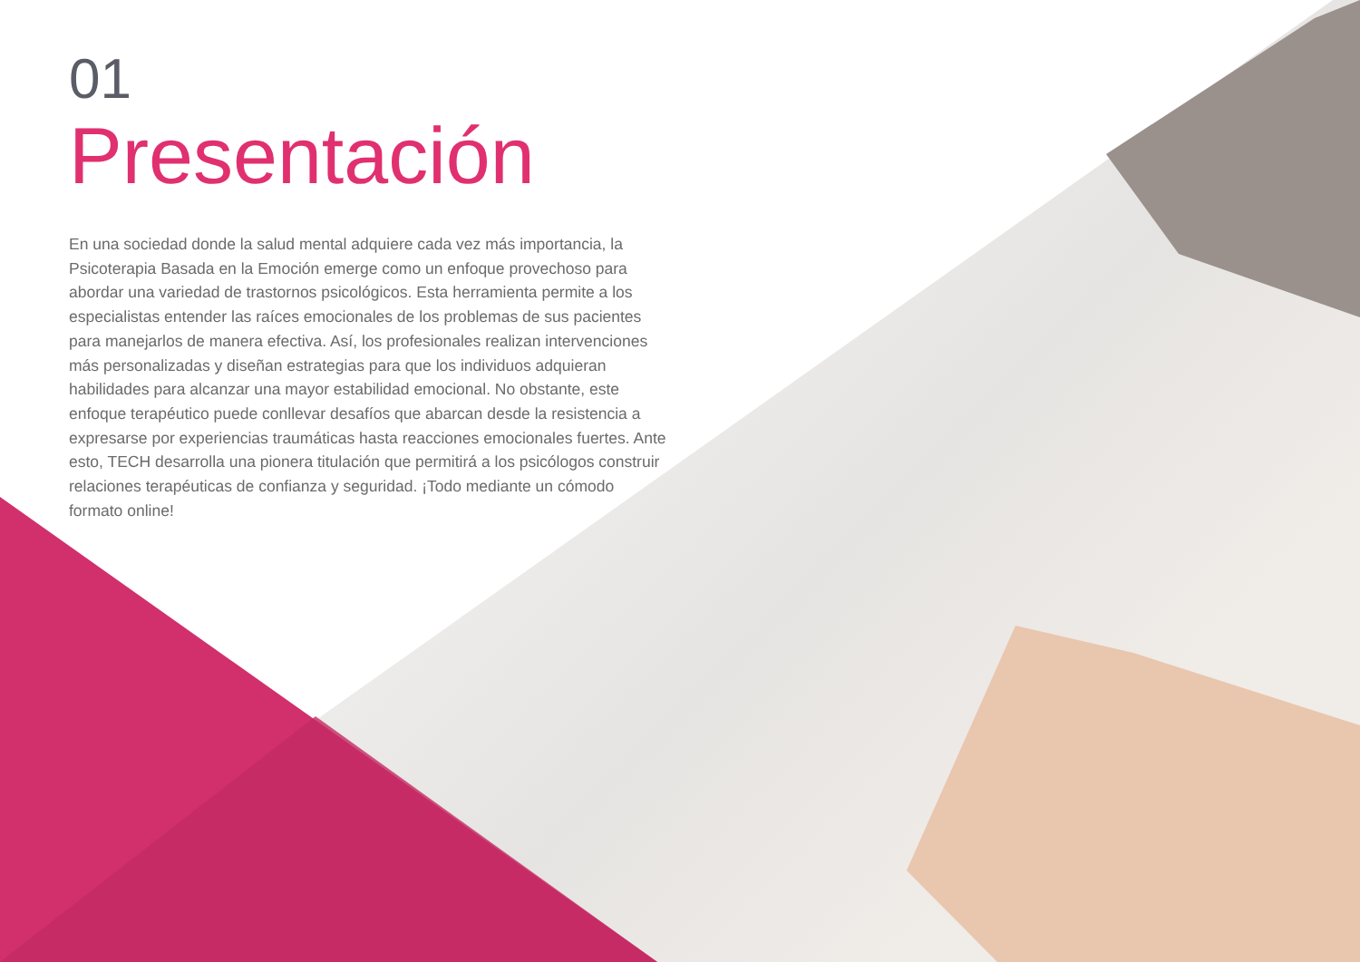01
Presentación
En una sociedad donde la salud mental adquiere cada vez más importancia, la Psicoterapia Basada en la Emoción emerge como un enfoque provechoso para abordar una variedad de trastornos psicológicos. Esta herramienta permite a los especialistas entender las raíces emocionales de los problemas de sus pacientes para manejarlos de manera efectiva. Así, los profesionales realizan intervenciones más personalizadas y diseñan estrategias para que los individuos adquieran habilidades para alcanzar una mayor estabilidad emocional. No obstante, este enfoque terapéutico puede conllevar desafíos que abarcan desde la resistencia a expresarse por experiencias traumáticas hasta reacciones emocionales fuertes. Ante esto, TECH desarrolla una pionera titulación que permitirá a los psicólogos construir relaciones terapéuticas de confianza y seguridad. ¡Todo mediante un cómodo formato online!